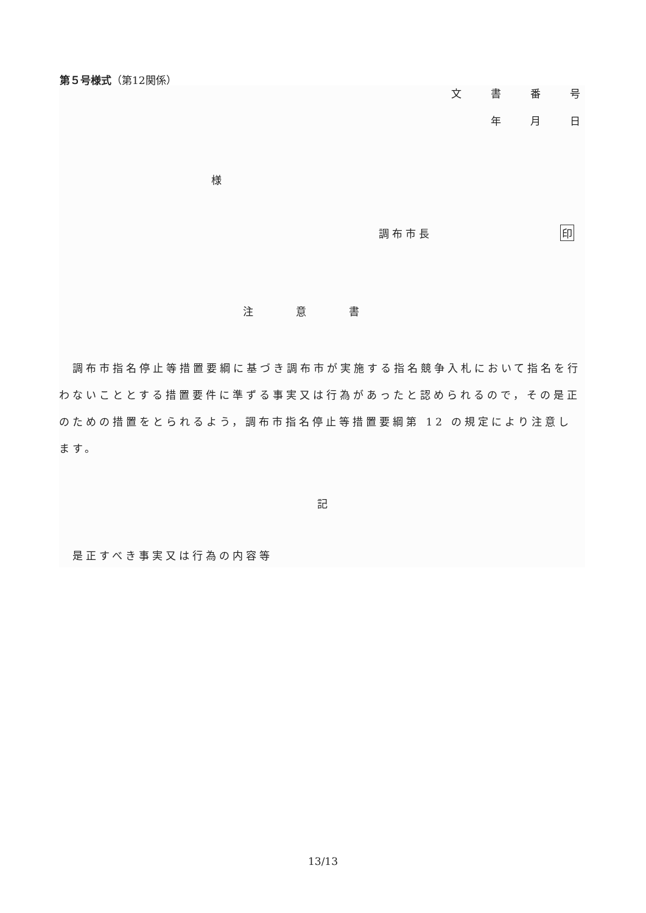第５号様式（第12関係）
文書番号
年月日
様
調布市長 印
注意書
　調布市指名停止等措置要綱に基づき調布市が実施する指名競争入札において指名を行わないこととする措置要件に準ずる事実又は行為があったと認められるので，その是正のための措置をとられるよう，調布市指名停止等措置要綱第 12 の規定により注意します。
記
　是正すべき事実又は行為の内容等
13/13